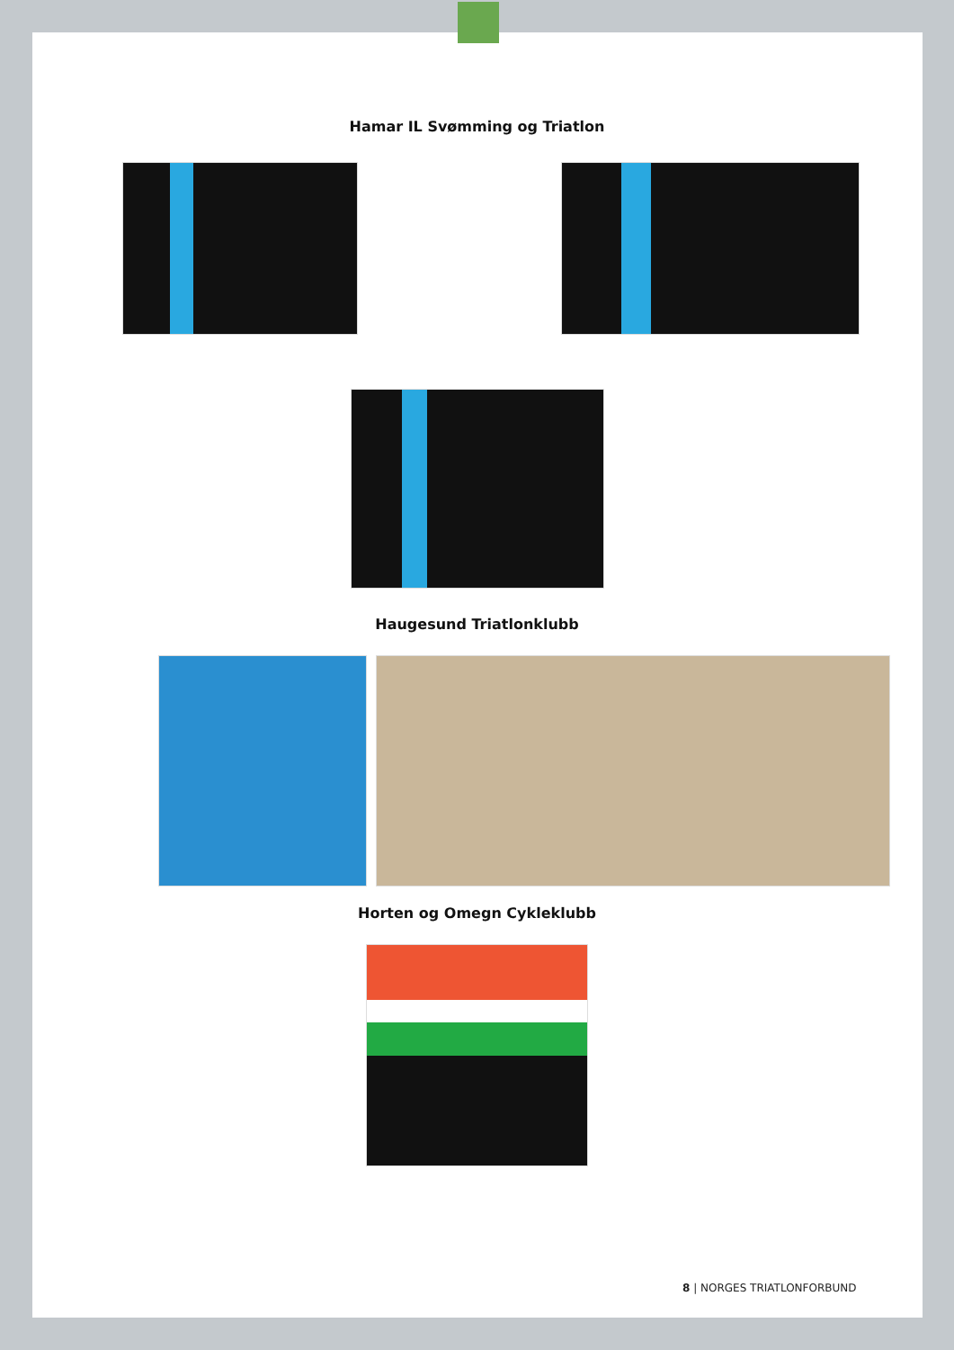Hamar IL Svømming og Triatlon
Haugesund Triatlonklubb
Horten og Omegn Cykleklubb
8 | NORGES TRIATLONFORBUND